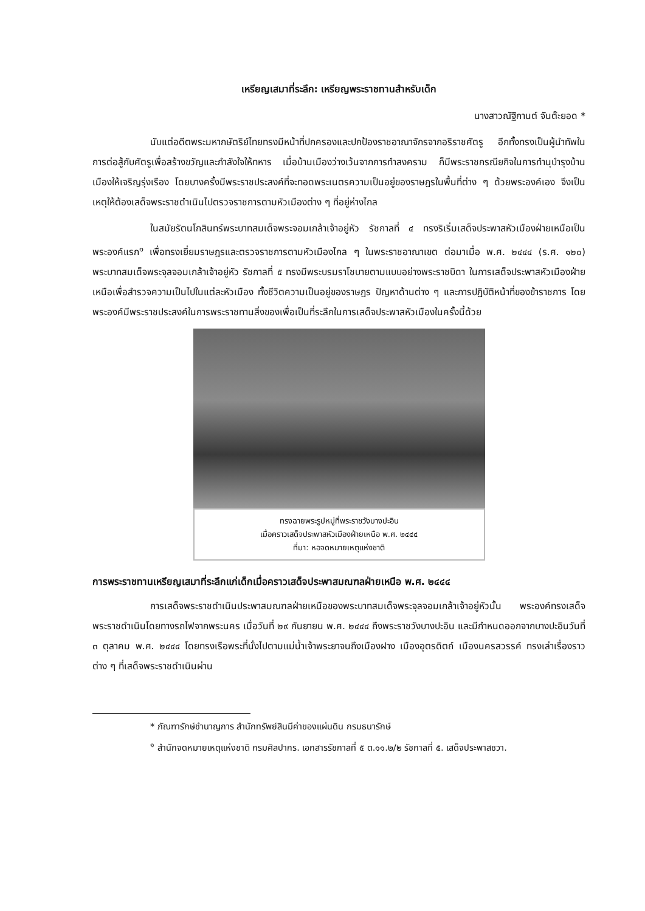เหรียญเสมาที่ระลึก: เหรียญพระราชทานสำหรับเด็ก
นางสาวณัฐิกานต์ จันต๊ะยอด *
นับแต่อดีตพระมหากษัตริย์ไทยทรงมีหน้าที่ปกครองและปกป้องราชอาณาจักรจากอริราชศัตรู อีกทั้งทรงเป็นผู้นำทัพในการต่อสู้กับศัตรูเพื่อสร้างขวัญและกำลังใจให้ทหาร เมื่อบ้านเมืองว่างเว้นจากการทำสงคราม ก็มีพระราชกรณียกิจในการทำนุบำรุงบ้านเมืองให้เจริญรุ่งเรือง โดยบางครั้งมีพระราชประสงค์ที่จะทอดพระเนตรความเป็นอยู่ของราษฎรในพื้นที่ต่าง ๆ ด้วยพระองค์เอง จึงเป็นเหตุให้ต้องเสด็จพระราชดำเนินไปตรวจราชการตามหัวเมืองต่าง ๆ ที่อยู่ห่างไกล
ในสมัยรัตนโกสินทร์พระบาทสมเด็จพระจอมเกล้าเจ้าอยู่หัว รัชกาลที่ ๔ ทรงริเริ่มเสด็จประพาสหัวเมืองฝ่ายเหนือเป็นพระองค์แรก<sup>๑</sup> เพื่อทรงเยี่ยมราษฎรและตรวจราชการตามหัวเมืองไกล ๆ ในพระราชอาณาเขต ต่อมาเมื่อ พ.ศ. ๒๔๔๔ (ร.ศ. ๑๒๐) พระบาทสมเด็จพระจุลจอมเกล้าเจ้าอยู่หัว รัชกาลที่ ๕ ทรงมีพระบรมราโชบายตามแบบอย่างพระราชบิดา ในการเสด็จประพาสหัวเมืองฝ่ายเหนือเพื่อสำรวจความเป็นไปในแต่ละหัวเมือง ทั้งชีวิตความเป็นอยู่ของราษฎร ปัญหาด้านต่าง ๆ และการปฏิบัติหน้าที่ของข้าราชการ โดยพระองค์มีพระราชประสงค์ในการพระราชทานสิ่งของเพื่อเป็นที่ระลึกในการเสด็จประพาสหัวเมืองในครั้งนี้ด้วย
ทรงฉายพระรูปหมู่ที่พระราชวังบางปะอิน
เมื่อคราวเสด็จประพาสหัวเมืองฝ่ายเหนือ พ.ศ. ๒๔๔๔
ที่มา: หอจดหมายเหตุแห่งชาติ
การพระราชทานเหรียญเสมาที่ระลึกแก่เด็กเมื่อคราวเสด็จประพาสมณฑลฝ่ายเหนือ พ.ศ. ๒๔๔๔
การเสด็จพระราชดำเนินประพาสมณฑลฝ่ายเหนือของพระบาทสมเด็จพระจุลจอมเกล้าเจ้าอยู่หัวนั้น พระองค์ทรงเสด็จพระราชดำเนินโดยทางรถไฟจากพระนคร เมื่อวันที่ ๒๙ กันยายน พ.ศ. ๒๔๔๔ ถึงพระราชวังบางปะอิน และมีกำหนดออกจากบางปะอินวันที่ ๓ ตุลาคม พ.ศ. ๒๔๔๔ โดยทรงเรือพระที่นั่งไปตามแม่น้ำเจ้าพระยาจนถึงเมืองฝาง เมืองอุตรดิตถ์ เมืองนครสวรรค์ ทรงเล่าเรื่องราวต่าง ๆ ที่เสด็จพระราชดำเนินผ่าน
* ภัณฑารักษ์ชำนาญการ สำนักทรัพย์สินมีค่าของแผ่นดิน กรมธนารักษ์
<sup>๑</sup> สำนักจดหมายเหตุแห่งชาติ กรมศิลปากร. เอกสารรัชกาลที่ ๕ ต.๑๑.๒/๒ รัชกาลที่ ๕. เสด็จประพาสชวา.